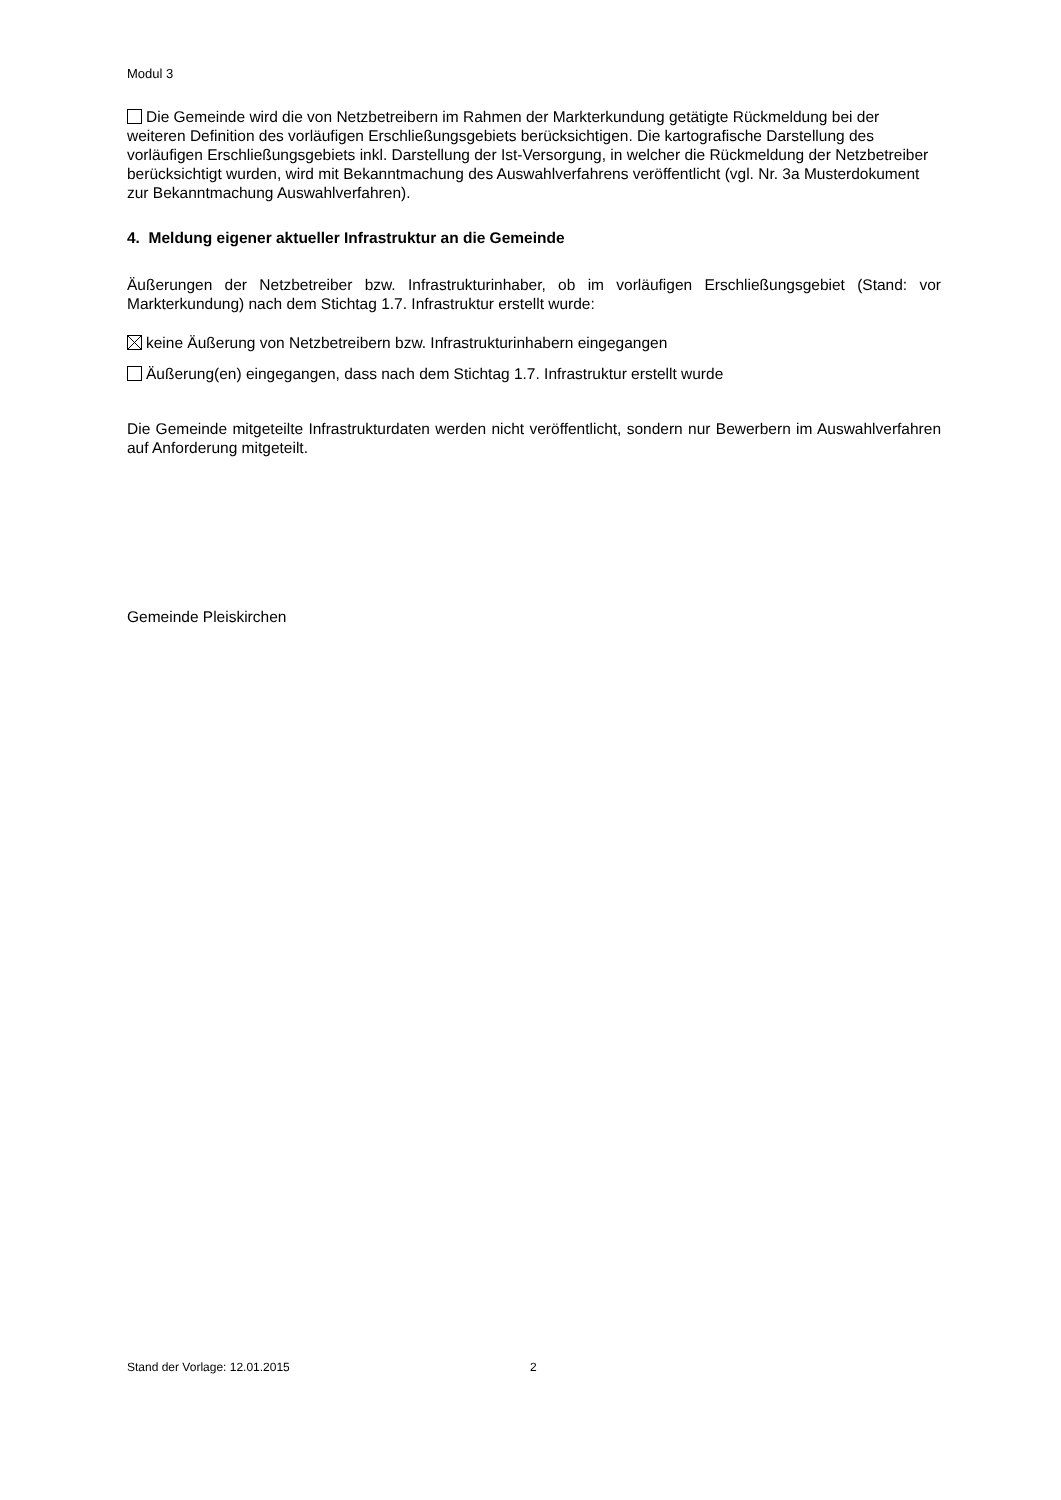Modul 3
Die Gemeinde wird die von Netzbetreibern im Rahmen der Markterkundung getätigte Rückmel­dung bei der weiteren Definition des vorläufigen Erschließungsgebiets berücksichtigen. Die kartografi­sche Darstellung des vorläufigen Erschließungsgebiets inkl. Darstellung der Ist-Versorgung, in wel­cher die Rückmeldung der Netzbetreiber berücksichtigt wurden, wird mit Bekanntmachung des Aus­wahlverfahrens veröffentlicht (vgl. Nr. 3a Musterdokument zur Bekanntmachung Auswahlverfahren).
4. Meldung eigener aktueller Infrastruktur an die Gemeinde
Äußerungen der Netzbetreiber bzw. Infrastrukturinhaber, ob im vorläufigen Erschließungsgebiet (Stand: vor Markterkundung) nach dem Stichtag 1.7. Infrastruktur erstellt wurde:
keine Äußerung von Netzbetreibern bzw. Infrastrukturinhabern eingegangen
Äußerung(en) eingegangen, dass nach dem Stichtag 1.7. Infrastruktur erstellt wurde
Die Gemeinde mitgeteilte Infrastrukturdaten werden nicht veröffentlicht, sondern nur Bewerbern im Auswahlverfahren auf Anforderung mitgeteilt.
Gemeinde Pleiskirchen
Stand der Vorlage: 12.01.2015 2